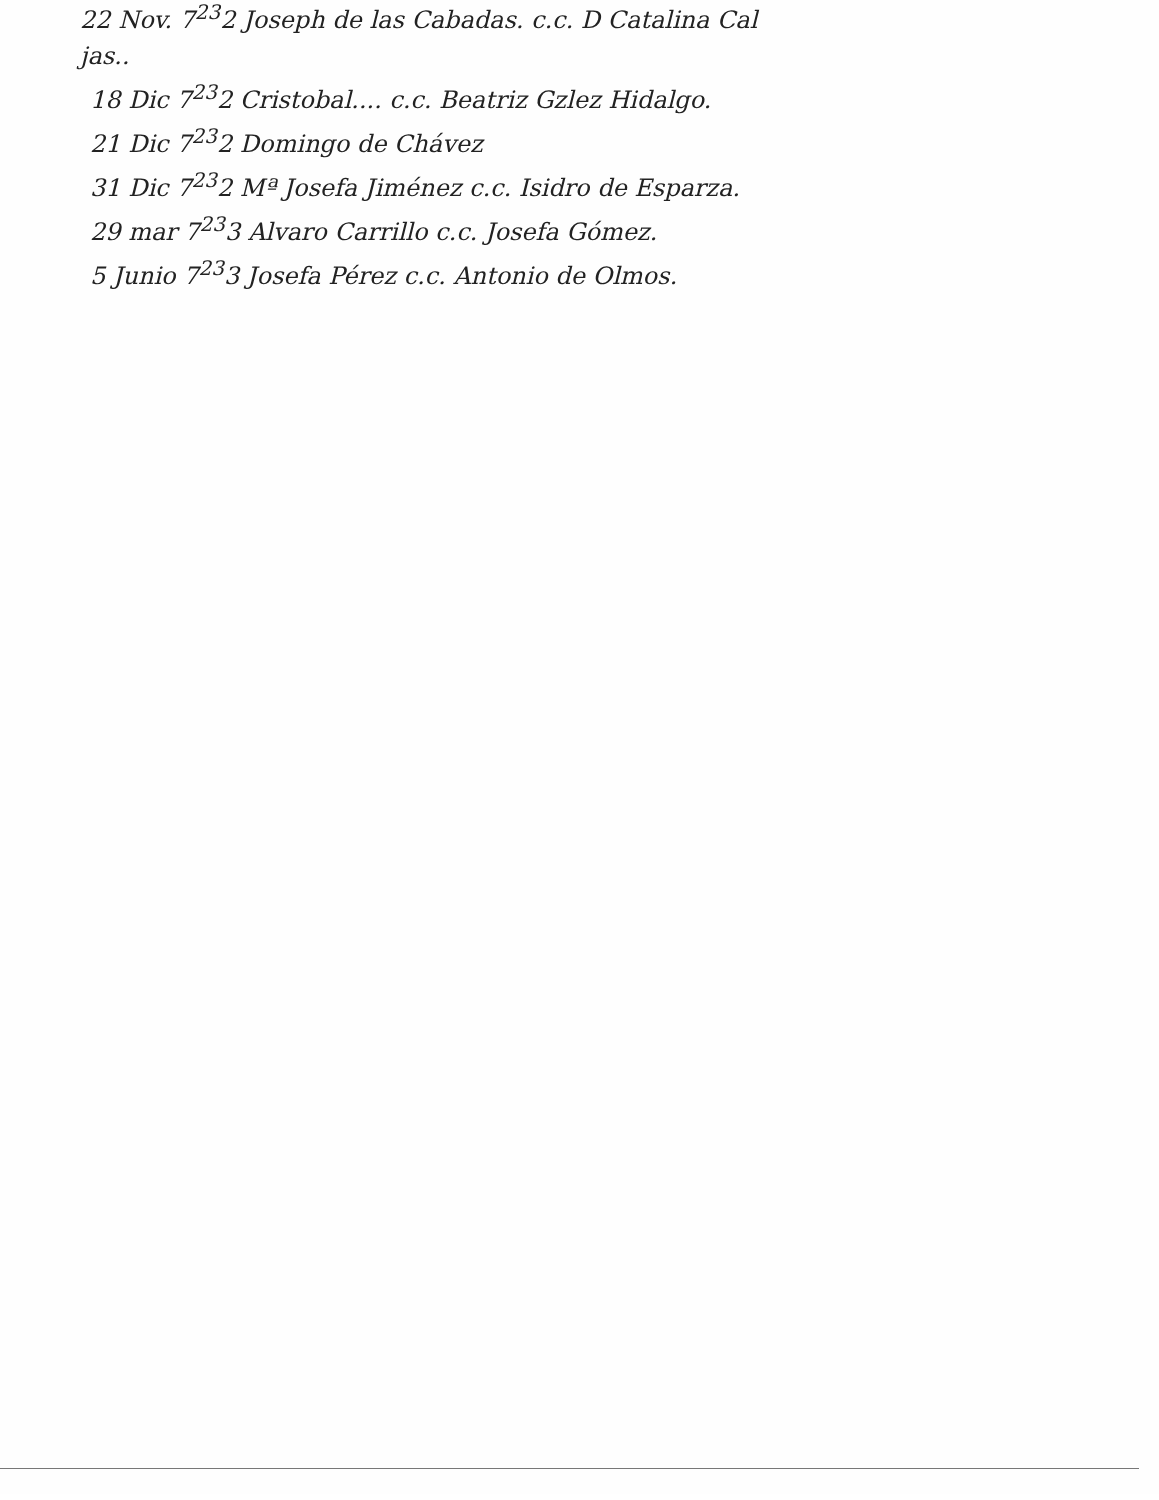22 Nov. 7<sup>23</sup>2 Joseph de las Cabadas. c.c. D Catalina Cal
jas..
18 Dic 7<sup>23</sup>2 Cristobal.... c.c. Beatriz Gzlez Hidalgo.
21 Dic 7<sup>23</sup>2 Domingo de Chávez
31 Dic 7<sup>23</sup>2 Mª Josefa Jiménez c.c. Isidro de Esparza.
29 mar 7<sup>23</sup>3 Alvaro Carrillo c.c. Josefa Gómez.
5 Junio 7<sup>23</sup>3 Josefa Pérez c.c. Antonio de Olmos.